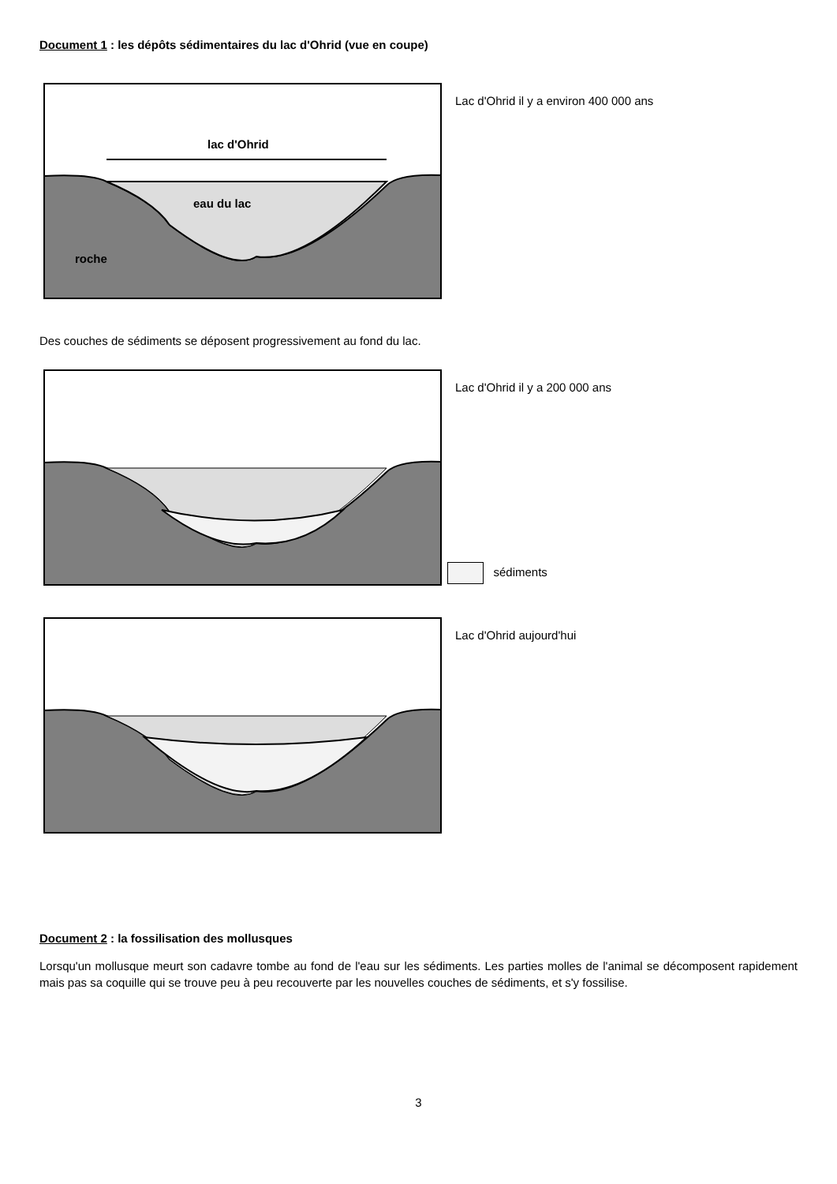Document 1 : les dépôts sédimentaires du lac d'Ohrid (vue en coupe)
lac d'Ohrid
eau du lac
roche
Lac d'Ohrid il y a environ 400 000 ans
Des couches de sédiments se déposent progressivement au fond du lac.
Lac d'Ohrid il y a 200 000 ans
sédiments
Lac d'Ohrid aujourd'hui
Document 2 : la fossilisation des mollusques
Lorsqu'un mollusque meurt son cadavre tombe au fond de l'eau sur les sédiments. Les parties molles de l'animal se décomposent rapidement mais pas sa coquille qui se trouve peu à peu recouverte par les nouvelles couches de sédiments, et s'y fossilise.
3